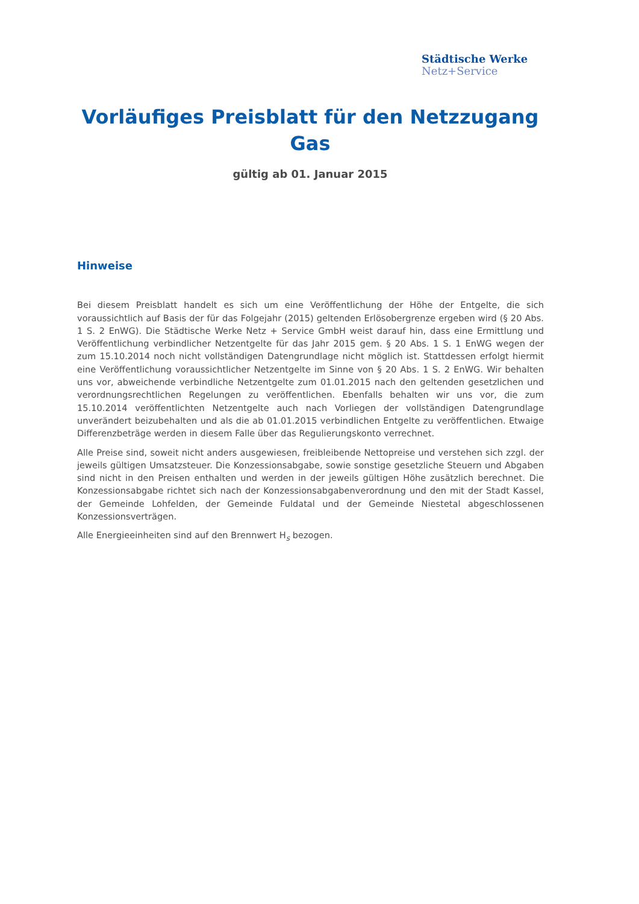Städtische Werke
Netz+Service
Vorläufiges Preisblatt für den Netzzugang Gas
gültig ab 01. Januar 2015
Hinweise
Bei diesem Preisblatt handelt es sich um eine Veröffentlichung der Höhe der Entgelte, die sich voraussichtlich auf Basis der für das Folgejahr (2015) geltenden Erlösobergrenze ergeben wird (§ 20 Abs. 1 S. 2 EnWG). Die Städtische Werke Netz + Service GmbH weist darauf hin, dass eine Ermittlung und Veröffentlichung verbindlicher Netzentgelte für das Jahr 2015 gem. § 20 Abs. 1 S. 1 EnWG wegen der zum 15.10.2014 noch nicht vollständigen Datengrundlage nicht möglich ist. Stattdessen erfolgt hiermit eine Veröffentlichung voraussichtlicher Netzentgelte im Sinne von § 20 Abs. 1 S. 2 EnWG. Wir behalten uns vor, abweichende verbindliche Netzentgelte zum 01.01.2015 nach den geltenden gesetzlichen und verordnungsrechtlichen Regelungen zu veröffentlichen. Ebenfalls behalten wir uns vor, die zum 15.10.2014 veröffentlichten Netzentgelte auch nach Vorliegen der vollständigen Datengrundlage unverändert beizubehalten und als die ab 01.01.2015 verbindlichen Entgelte zu veröffentlichen. Etwaige Differenzbeträge werden in diesem Falle über das Regulierungskonto verrechnet.
Alle Preise sind, soweit nicht anders ausgewiesen, freibleibende Nettopreise und verstehen sich zzgl. der jeweils gültigen Umsatzsteuer. Die Konzessionsabgabe, sowie sonstige gesetzliche Steuern und Abgaben sind nicht in den Preisen enthalten und werden in der jeweils gültigen Höhe zusätzlich berechnet. Die Konzessionsabgabe richtet sich nach der Konzessionsabgabenverordnung und den mit der Stadt Kassel, der Gemeinde Lohfelden, der Gemeinde Fuldatal und der Gemeinde Niestetal abgeschlossenen Konzessionsverträgen.
Alle Energieeinheiten sind auf den Brennwert H<sub>s</sub> bezogen.